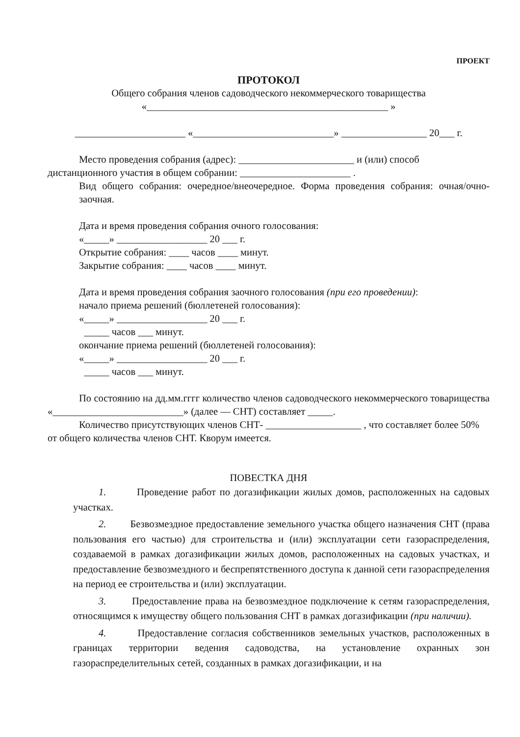ПРОЕКТ
ПРОТОКОЛ
Общего собрания членов садоводческого некоммерческого товарищества
«________________________________________________ »
______________________ «____________________________» _________________ 20___ г.
Место проведения собрания (адрес): _______________________ и (или) способ
дистанционного участия в общем собрании: ______________________ .
Вид общего собрания: очередное/внеочередное. Форма проведения собрания: очная/очно-заочная.
Дата и время проведения собрания очного голосования:
«_____» __________________ 20 ___ г.
Открытие собрания: ____ часов ____ минут.
Закрытие собрания: ____ часов ____ минут.
Дата и время проведения собрания заочного голосования (при его проведении):
начало приема решений (бюллетеней голосования):
«_____» __________________ 20 ___ г.
_____ часов ___ минут.
окончание приема решений (бюллетеней голосования):
«_____» __________________ 20 ___ г.
_____ часов ___ минут.
По состоянию на дд.мм.гггг количество членов садоводческого некоммерческого товарищества «__________________________» (далее — СНТ) составляет _____.
Количество присутствующих членов СНТ- ___________________ , что составляет более 50% от общего количества членов СНТ. Кворум имеется.
ПОВЕСТКА ДНЯ
1. Проведение работ по догазификации жилых домов, расположенных на садовых участках.
2. Безвозмездное предоставление земельного участка общего назначения СНТ (права пользования его частью) для строительства и (или) эксплуатации сети газораспределения, создаваемой в рамках догазификации жилых домов, расположенных на садовых участках, и предоставление безвозмездного и беспрепятственного доступа к данной сети газораспределения на период ее строительства и (или) эксплуатации.
3. Предоставление права на безвозмездное подключение к сетям газораспределения, относящимся к имуществу общего пользования СНТ в рамках догазификации (при наличии).
4. Предоставление согласия собственников земельных участков, расположенных в границах территории ведения садоводства, на установление охранных зон газораспределительных сетей, созданных в рамках догазификации, и на